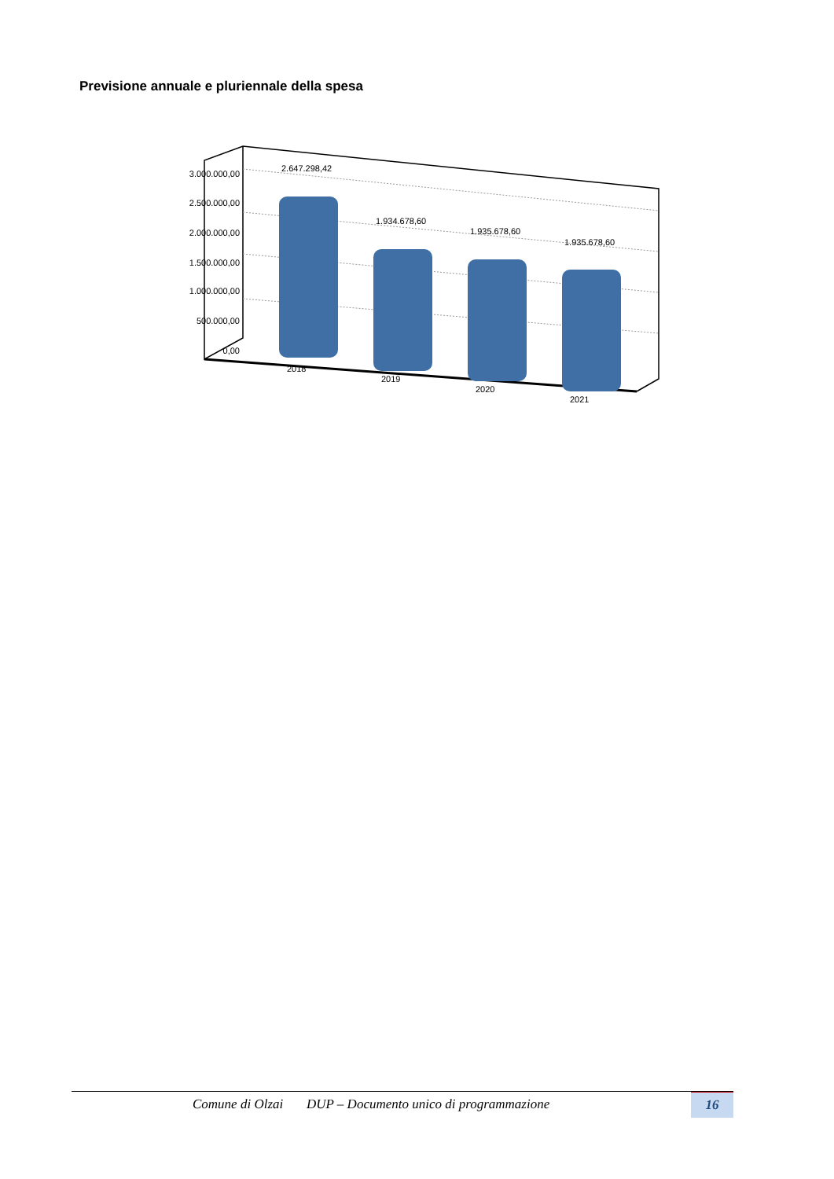Previsione annuale e pluriennale della spesa
3.000.000,00
2.500.000,00
2.000.000,00
1.500.000,00
1.000.000,00
500.000,00
0,00
2.647.298,42
1.934.678,60
1.935.678,60
1.935.678,60
2018
2019
2020
2021
Comune di Olzai DUP – Documento unico di programmazione
16